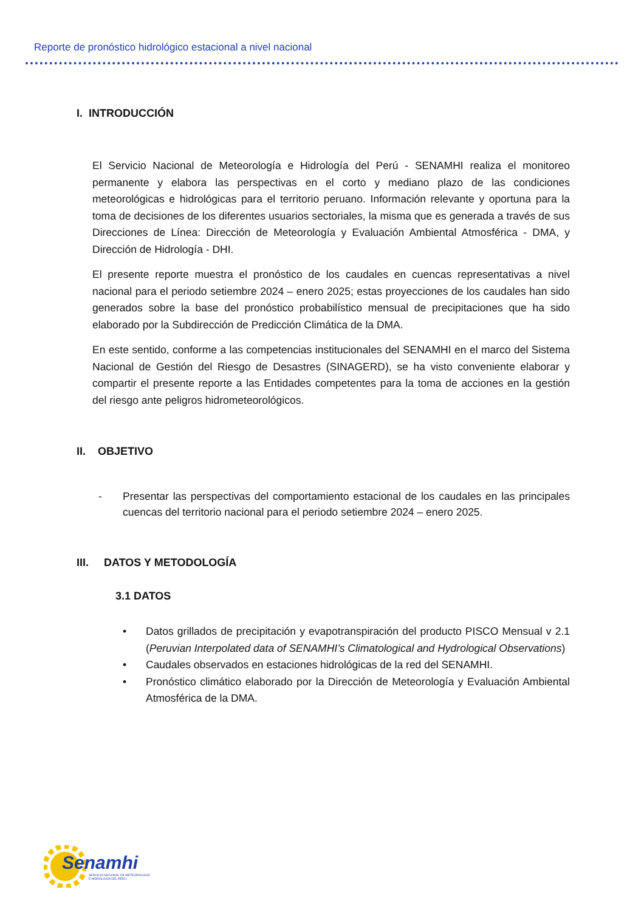Reporte de pronóstico hidrológico estacional a nivel nacional
I. INTRODUCCIÓN
El Servicio Nacional de Meteorología e Hidrología del Perú - SENAMHI realiza el monitoreo permanente y elabora las perspectivas en el corto y mediano plazo de las condiciones meteorológicas e hidrológicas para el territorio peruano. Información relevante y oportuna para la toma de decisiones de los diferentes usuarios sectoriales, la misma que es generada a través de sus Direcciones de Línea: Dirección de Meteorología y Evaluación Ambiental Atmosférica - DMA, y Dirección de Hidrología - DHI.
El presente reporte muestra el pronóstico de los caudales en cuencas representativas a nivel nacional para el periodo setiembre 2024 – enero 2025; estas proyecciones de los caudales han sido generados sobre la base del pronóstico probabilístico mensual de precipitaciones que ha sido elaborado por la Subdirección de Predicción Climática de la DMA.
En este sentido, conforme a las competencias institucionales del SENAMHI en el marco del Sistema Nacional de Gestión del Riesgo de Desastres (SINAGERD), se ha visto conveniente elaborar y compartir el presente reporte a las Entidades competentes para la toma de acciones en la gestión del riesgo ante peligros hidrometeorológicos.
II. OBJETIVO
- Presentar las perspectivas del comportamiento estacional de los caudales en las principales cuencas del territorio nacional para el periodo setiembre 2024 – enero 2025.
III. DATOS Y METODOLOGÍA
3.1 DATOS
• Datos grillados de precipitación y evapotranspiración del producto PISCO Mensual v 2.1 (Peruvian Interpolated data of SENAMHI’s Climatological and Hydrological Observations)
• Caudales observados en estaciones hidrológicas de la red del SENAMHI.
• Pronóstico climático elaborado por la Dirección de Meteorología y Evaluación Ambiental Atmosférica de la DMA.
Senamhi
SERVICIO NACIONAL DE METEOROLOGÍA
E HIDROLOGÍA DEL PERÚ